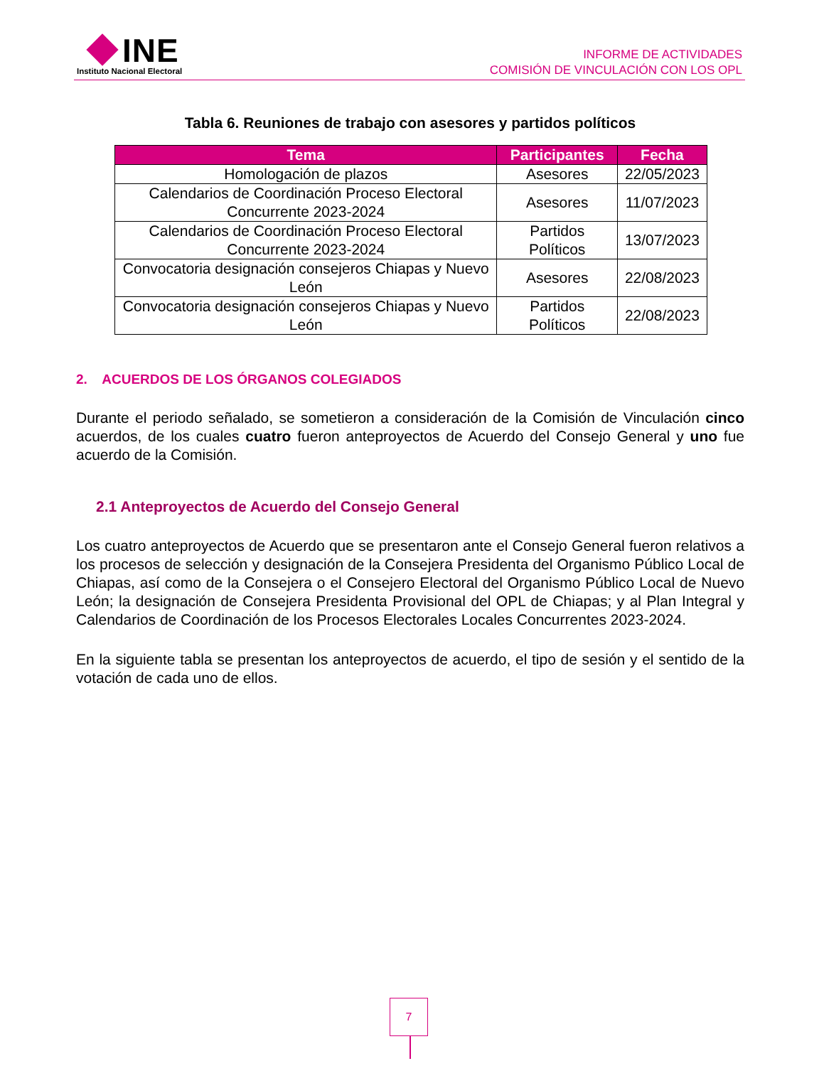INE
Instituto Nacional Electoral
INFORME DE ACTIVIDADES
COMISIÓN DE VINCULACIÓN CON LOS OPL
Tabla 6. Reuniones de trabajo con asesores y partidos políticos
| Tema | Participantes | Fecha |
| --- | --- | --- |
| Homologación de plazos | Asesores | 22/05/2023 |
| Calendarios de Coordinación Proceso Electoral Concurrente 2023-2024 | Asesores | 11/07/2023 |
| Calendarios de Coordinación Proceso Electoral Concurrente 2023-2024 | Partidos Políticos | 13/07/2023 |
| Convocatoria designación consejeros Chiapas y Nuevo León | Asesores | 22/08/2023 |
| Convocatoria designación consejeros Chiapas y Nuevo León | Partidos Políticos | 22/08/2023 |
2. ACUERDOS DE LOS ÓRGANOS COLEGIADOS
Durante el periodo señalado, se sometieron a consideración de la Comisión de Vinculación cinco acuerdos, de los cuales cuatro fueron anteproyectos de Acuerdo del Consejo General y uno fue acuerdo de la Comisión.
2.1 Anteproyectos de Acuerdo del Consejo General
Los cuatro anteproyectos de Acuerdo que se presentaron ante el Consejo General fueron relativos a los procesos de selección y designación de la Consejera Presidenta del Organismo Público Local de Chiapas, así como de la Consejera o el Consejero Electoral del Organismo Público Local de Nuevo León; la designación de Consejera Presidenta Provisional del OPL de Chiapas; y al Plan Integral y Calendarios de Coordinación de los Procesos Electorales Locales Concurrentes 2023-2024.
En la siguiente tabla se presentan los anteproyectos de acuerdo, el tipo de sesión y el sentido de la votación de cada uno de ellos.
7